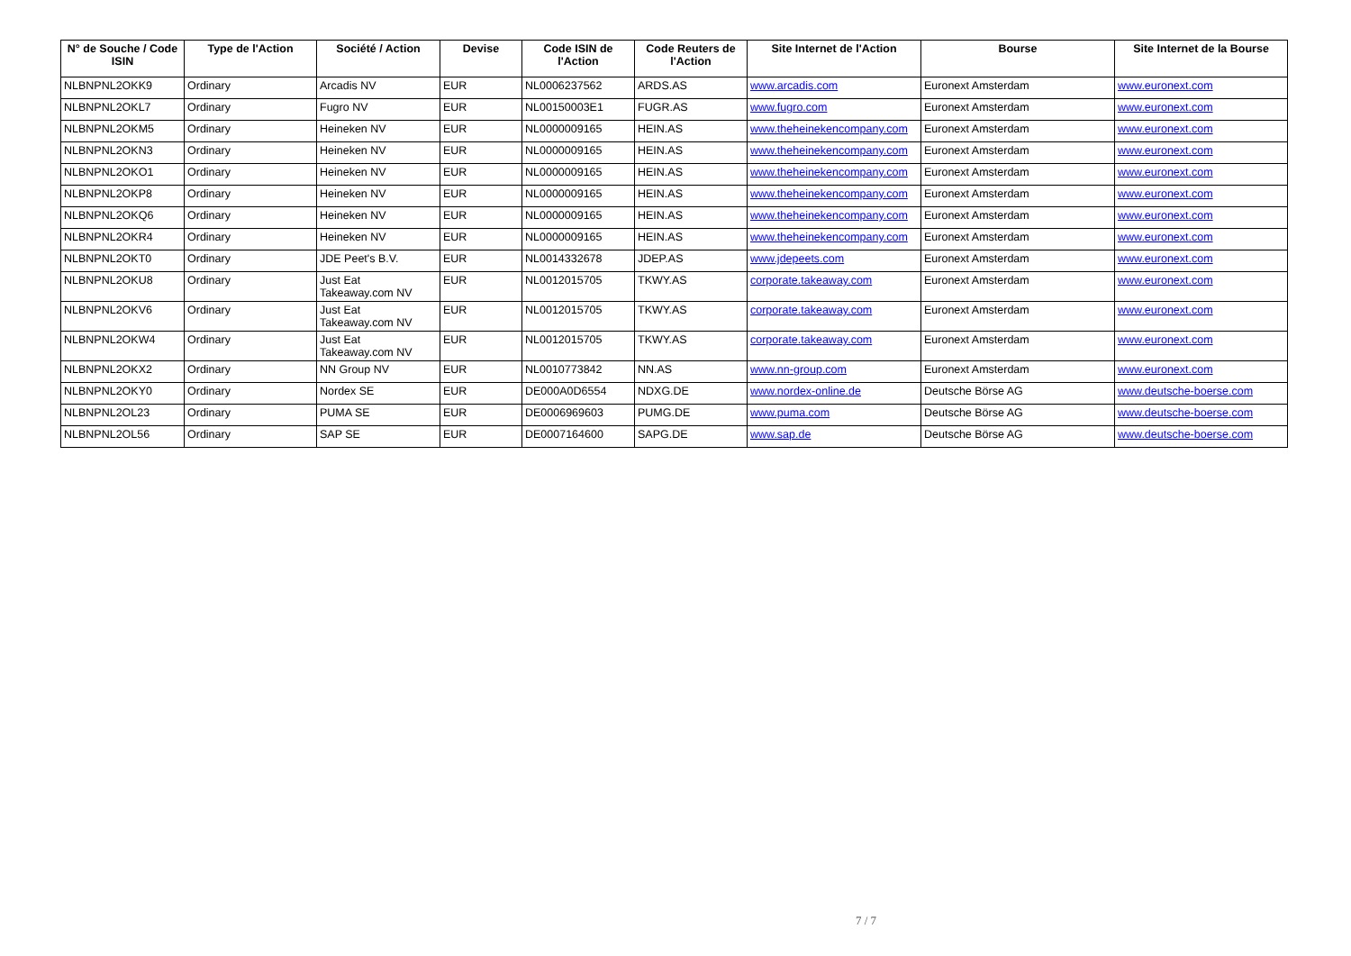| N° de Souche / Code ISIN | Type de l'Action | Société / Action | Devise | Code ISIN de l'Action | Code Reuters de l'Action | Site Internet de l'Action | Bourse | Site Internet de la Bourse |
| --- | --- | --- | --- | --- | --- | --- | --- | --- |
| NLBNPNL2OKK9 | Ordinary | Arcadis NV | EUR | NL0006237562 | ARDS.AS | www.arcadis.com | Euronext Amsterdam | www.euronext.com |
| NLBNPNL2OKL7 | Ordinary | Fugro NV | EUR | NL00150003E1 | FUGR.AS | www.fugro.com | Euronext Amsterdam | www.euronext.com |
| NLBNPNL2OKM5 | Ordinary | Heineken NV | EUR | NL0000009165 | HEIN.AS | www.theheinekencompany.com | Euronext Amsterdam | www.euronext.com |
| NLBNPNL2OKN3 | Ordinary | Heineken NV | EUR | NL0000009165 | HEIN.AS | www.theheinekencompany.com | Euronext Amsterdam | www.euronext.com |
| NLBNPNL2OKO1 | Ordinary | Heineken NV | EUR | NL0000009165 | HEIN.AS | www.theheinekencompany.com | Euronext Amsterdam | www.euronext.com |
| NLBNPNL2OKP8 | Ordinary | Heineken NV | EUR | NL0000009165 | HEIN.AS | www.theheinekencompany.com | Euronext Amsterdam | www.euronext.com |
| NLBNPNL2OKQ6 | Ordinary | Heineken NV | EUR | NL0000009165 | HEIN.AS | www.theheinekencompany.com | Euronext Amsterdam | www.euronext.com |
| NLBNPNL2OKR4 | Ordinary | Heineken NV | EUR | NL0000009165 | HEIN.AS | www.theheinekencompany.com | Euronext Amsterdam | www.euronext.com |
| NLBNPNL2OKT0 | Ordinary | JDE Peet's B.V. | EUR | NL0014332678 | JDEP.AS | www.jdepeets.com | Euronext Amsterdam | www.euronext.com |
| NLBNPNL2OKU8 | Ordinary | Just Eat Takeaway.com NV | EUR | NL0012015705 | TKWY.AS | corporate.takeaway.com | Euronext Amsterdam | www.euronext.com |
| NLBNPNL2OKV6 | Ordinary | Just Eat Takeaway.com NV | EUR | NL0012015705 | TKWY.AS | corporate.takeaway.com | Euronext Amsterdam | www.euronext.com |
| NLBNPNL2OKW4 | Ordinary | Just Eat Takeaway.com NV | EUR | NL0012015705 | TKWY.AS | corporate.takeaway.com | Euronext Amsterdam | www.euronext.com |
| NLBNPNL2OKX2 | Ordinary | NN Group NV | EUR | NL0010773842 | NN.AS | www.nn-group.com | Euronext Amsterdam | www.euronext.com |
| NLBNPNL2OKY0 | Ordinary | Nordex SE | EUR | DE000A0D6554 | NDXG.DE | www.nordex-online.de | Deutsche Börse AG | www.deutsche-boerse.com |
| NLBNPNL2OL23 | Ordinary | PUMA SE | EUR | DE0006969603 | PUMG.DE | www.puma.com | Deutsche Börse AG | www.deutsche-boerse.com |
| NLBNPNL2OL56 | Ordinary | SAP SE | EUR | DE0007164600 | SAPG.DE | www.sap.de | Deutsche Börse AG | www.deutsche-boerse.com |
7 / 7